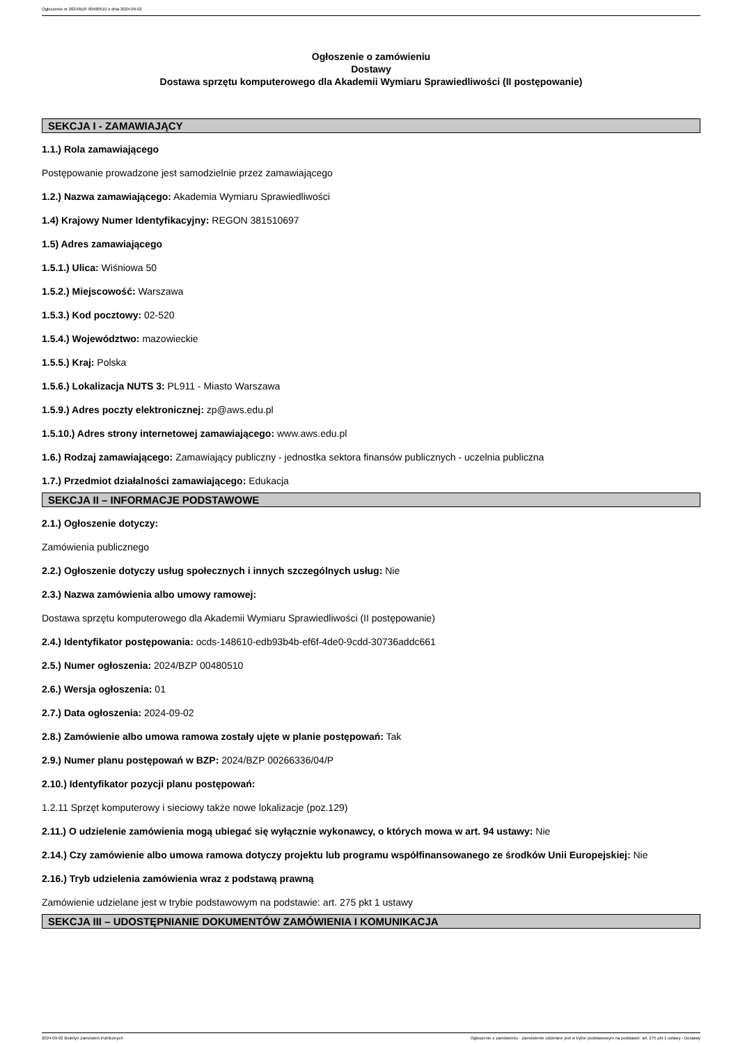Ogłoszenie nr 2024/BZP 00480510 z dnia 2024-09-02
Ogłoszenie o zamówieniu
Dostawy
Dostawa sprzętu komputerowego dla Akademii Wymiaru Sprawiedliwości (II postępowanie)
SEKCJA I - ZAMAWIAJĄCY
1.1.) Rola zamawiającego
Postępowanie prowadzone jest samodzielnie przez zamawiającego
1.2.) Nazwa zamawiającego: Akademia Wymiaru Sprawiedliwości
1.4) Krajowy Numer Identyfikacyjny: REGON 381510697
1.5) Adres zamawiającego
1.5.1.) Ulica: Wiśniowa 50
1.5.2.) Miejscowość: Warszawa
1.5.3.) Kod pocztowy: 02-520
1.5.4.) Województwo: mazowieckie
1.5.5.) Kraj: Polska
1.5.6.) Lokalizacja NUTS 3: PL911 - Miasto Warszawa
1.5.9.) Adres poczty elektronicznej: zp@aws.edu.pl
1.5.10.) Adres strony internetowej zamawiającego: www.aws.edu.pl
1.6.) Rodzaj zamawiającego: Zamawiający publiczny - jednostka sektora finansów publicznych - uczelnia publiczna
1.7.) Przedmiot działalności zamawiającego: Edukacja
SEKCJA II – INFORMACJE PODSTAWOWE
2.1.) Ogłoszenie dotyczy:
Zamówienia publicznego
2.2.) Ogłoszenie dotyczy usług społecznych i innych szczególnych usług: Nie
2.3.) Nazwa zamówienia albo umowy ramowej:
Dostawa sprzętu komputerowego dla Akademii Wymiaru Sprawiedliwości (II postępowanie)
2.4.) Identyfikator postępowania: ocds-148610-edb93b4b-ef6f-4de0-9cdd-30736addc661
2.5.) Numer ogłoszenia: 2024/BZP 00480510
2.6.) Wersja ogłoszenia: 01
2.7.) Data ogłoszenia: 2024-09-02
2.8.) Zamówienie albo umowa ramowa zostały ujęte w planie postępowań: Tak
2.9.) Numer planu postępowań w BZP: 2024/BZP 00266336/04/P
2.10.) Identyfikator pozycji planu postępowań:
1.2.11 Sprzęt komputerowy i sieciowy także nowe lokalizacje (poz.129)
2.11.) O udzielenie zamówienia mogą ubiegać się wyłącznie wykonawcy, o których mowa w art. 94 ustawy: Nie
2.14.) Czy zamówienie albo umowa ramowa dotyczy projektu lub programu współfinansowanego ze środków Unii Europejskiej: Nie
2.16.) Tryb udzielenia zamówienia wraz z podstawą prawną
Zamówienie udzielane jest w trybie podstawowym na podstawie: art. 275 pkt 1 ustawy
SEKCJA III – UDOSTĘPNIANIE DOKUMENTÓW ZAMÓWIENIA I KOMUNIKACJA
2024-09-02 Biuletyn Zamówień Publicznych Ogłoszenie o zamówieniu - Zamówienie udzielane jest w trybie podstawowym na podstawie: art. 275 pkt 1 ustawy - Dostawy